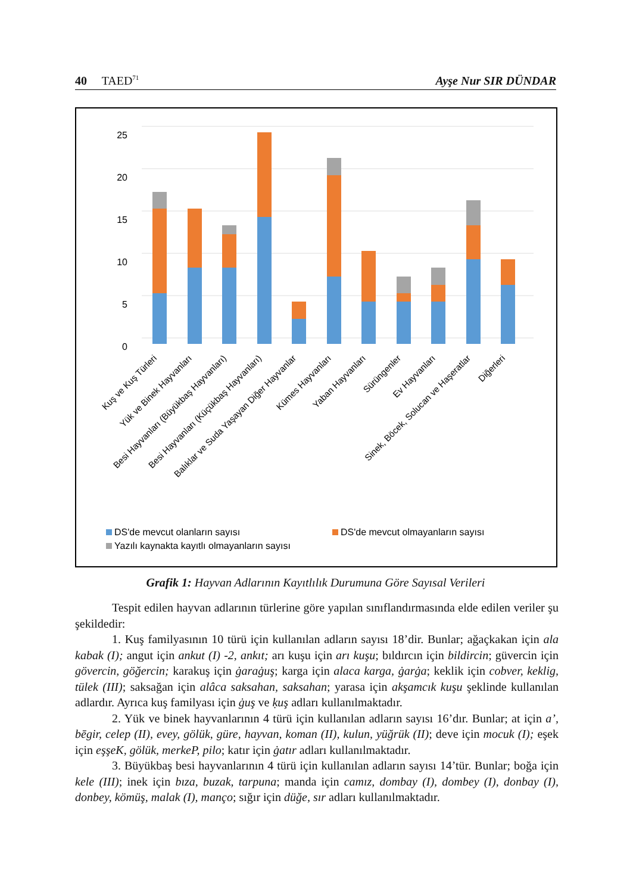40 TAED<sup>71</sup> Ayşe Nur SIR DÜNDAR
0
5
10
15
20
25
Kuş ve Kuş Türleri
Yük ve Binek Hayvanları
Besi Hayvanları (Büyükbaş Hayvanları)
Besi Hayvanları (Küçükbaş Hayvanları)
Balıklar ve Suda Yaşayan Diğer Hayvanlar
Kümes Hayvanları
Yaban Hayvanları
Sürüngenler
Ev Hayvanları
Sinek, Böcek, Solucan ve Haşeratlar
Diğerleri
DS'de mevcut olanların sayısı
DS'de mevcut olmayanların sayısı
Yazılı kaynakta kayıtlı olmayanların sayısı
Grafik 1: Hayvan Adlarının Kayıtlılık Durumuna Göre Sayısal Verileri
Tespit edilen hayvan adlarının türlerine göre yapılan sınıflandırmasında elde edilen veriler şu şekildedir:
1. Kuş familyasının 10 türü için kullanılan adların sayısı 18’dir. Bunlar; ağaçkakan için ala kabak (I); angut için ankut (I) -2, ankıt; arı kuşu için arı kuşu; bıldırcın için bildircin; güvercin için gövercin, göğercin; karakuş için ġaraġuş; karga için alaca karga, ġarġa; keklik için cobver, keklig, tülek (III); saksağan için alâca saksahan, saksahan; yarasa için akşamcık kuşu şeklinde kullanılan adlardır. Ayrıca kuş familyası için ġuş ve ḳuş adları kullanılmaktadır.
2. Yük ve binek hayvanlarının 4 türü için kullanılan adların sayısı 16’dır. Bunlar; at için a’, bēgir, celep (II), evey, gölük, güre, hayvan, koman (II), kulun, yüğrük (II); deve için mocuk (I); eşek için eşşeK, gölük, merkeP, pilo; katır için ġatır adları kullanılmaktadır.
3. Büyükbaş besi hayvanlarının 4 türü için kullanılan adların sayısı 14’tür. Bunlar; boğa için kele (III); inek için bıza, buzak, tarpuna; manda için camız, dombay (I), dombey (I), donbay (I), donbey, kömüş, malak (I), manço; sığır için düğe, sır adları kullanılmaktadır.